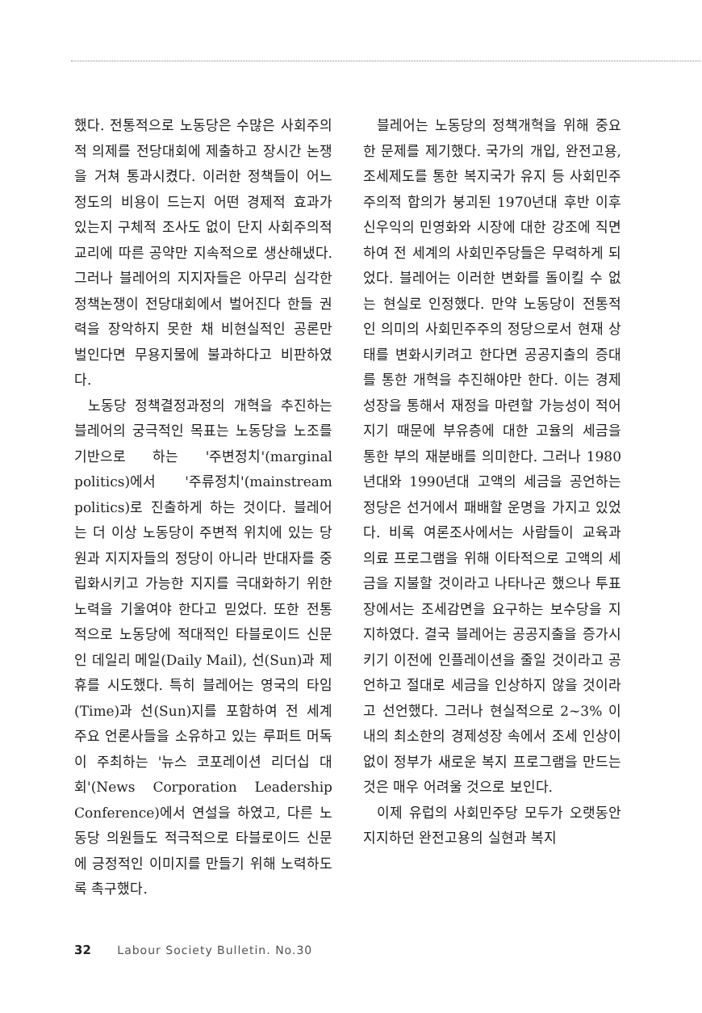했다. 전통적으로 노동당은 수많은 사회주의적 의제를 전당대회에 제출하고 장시간 논쟁을 거쳐 통과시켰다. 이러한 정책들이 어느 정도의 비용이 드는지 어떤 경제적 효과가 있는지 구체적 조사도 없이 단지 사회주의적 교리에 따른 공약만 지속적으로 생산해냈다. 그러나 블레어의 지지자들은 아무리 심각한 정책논쟁이 전당대회에서 벌어진다 한들 권력을 장악하지 못한 채 비현실적인 공론만 벌인다면 무용지물에 불과하다고 비판하였다.
노동당 정책결정과정의 개혁을 추진하는 블레어의 궁극적인 목표는 노동당을 노조를 기반으로 하는 '주변정치'(marginal politics)에서 '주류정치'(mainstream politics)로 진출하게 하는 것이다. 블레어는 더 이상 노동당이 주변적 위치에 있는 당원과 지지자들의 정당이 아니라 반대자를 중립화시키고 가능한 지지를 극대화하기 위한 노력을 기울여야 한다고 믿었다. 또한 전통적으로 노동당에 적대적인 타블로이드 신문인 데일리 메일(Daily Mail), 선(Sun)과 제휴를 시도했다. 특히 블레어는 영국의 타임(Time)과 선(Sun)지를 포함하여 전 세계 주요 언론사들을 소유하고 있는 루퍼트 머독이 주최하는 '뉴스 코포레이션 리더십 대회'(News Corporation Leadership Conference)에서 연설을 하였고, 다른 노동당 의원들도 적극적으로 타블로이드 신문에 긍정적인 이미지를 만들기 위해 노력하도록 촉구했다.
블레어는 노동당의 정책개혁을 위해 중요한 문제를 제기했다. 국가의 개입, 완전고용, 조세제도를 통한 복지국가 유지 등 사회민주주의적 합의가 붕괴된 1970년대 후반 이후 신우익의 민영화와 시장에 대한 강조에 직면하여 전 세계의 사회민주당들은 무력하게 되었다. 블레어는 이러한 변화를 돌이킬 수 없는 현실로 인정했다. 만약 노동당이 전통적인 의미의 사회민주주의 정당으로서 현재 상태를 변화시키려고 한다면 공공지출의 증대를 통한 개혁을 추진해야만 한다. 이는 경제성장을 통해서 재정을 마련할 가능성이 적어지기 때문에 부유층에 대한 고율의 세금을 통한 부의 재분배를 의미한다. 그러나 1980년대와 1990년대 고액의 세금을 공언하는 정당은 선거에서 패배할 운명을 가지고 있었다. 비록 여론조사에서는 사람들이 교육과 의료 프로그램을 위해 이타적으로 고액의 세금을 지불할 것이라고 나타나곤 했으나 투표장에서는 조세감면을 요구하는 보수당을 지지하였다. 결국 블레어는 공공지출을 증가시키기 이전에 인플레이션을 줄일 것이라고 공언하고 절대로 세금을 인상하지 않을 것이라고 선언했다. 그러나 현실적으로 2~3% 이내의 최소한의 경제성장 속에서 조세 인상이 없이 정부가 새로운 복지 프로그램을 만드는 것은 매우 어려울 것으로 보인다.
이제 유럽의 사회민주당 모두가 오랫동안 지지하던 완전고용의 실현과 복지
32 Labour Society Bulletin. No.30